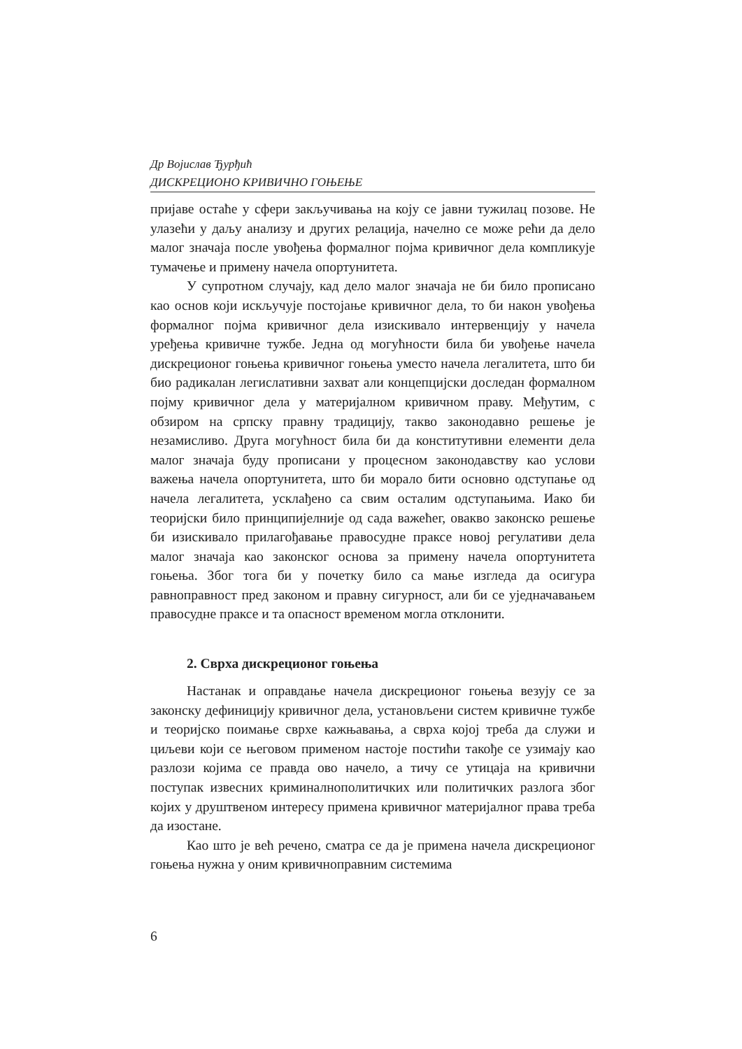Др Војислав Ђурђић
ДИСКРЕЦИОНО КРИВИЧНО ГОЊЕЊЕ
пријаве остаће у сфери закључивања на коју се јавни тужилац позове. Не улазећи у даљу анализу и других релација, начелно се може рећи да дело малог значаја после увођења формалног појма кривичног дела компликује тумачење и примену начела опортунитета.
У супротном случају, кад дело малог значаја не би било прописано као основ који искључује постојање кривичног дела, то би након увођења формалног појма кривичног дела изискивало интервенцију у начела уређења кривичне тужбе. Једна од могућности била би увођење начела дискреционог гоњења кривичног гоњења уместо начела легалитета, што би био радикалан легислативни захват али концепцијски доследан формалном појму кривичног дела у материјалном кривичном праву. Међутим, с обзиром на српску правну традицију, такво законодавно решење је незамисливо. Друга могућност била би да конститутивни елементи дела малог значаја буду прописани у процесном законодавству као услови важења начела опортунитета, што би морало бити основно одступање од начела легалитета, усклађено са свим осталим одступањима. Иако би теоријски било принципијелније од сада важећег, овакво законско решење би изискивало прилагођавање правосудне праксе новој регулативи дела малог значаја као законског основа за примену начела опортунитета гоњења. Због тога би у почетку било са мање изгледа да осигура равноправност пред законом и правну сигурност, али би се уједначавањем правосудне праксе и та опасност временом могла отклонити.
2. Сврха дискреционог гоњења
Настанак и оправдање начела дискреционог гоњења везују се за законску дефиницију кривичног дела, установљени систем кривичне тужбе и теоријско поимање сврхе кажњавања, а сврха којој треба да служи и циљеви који се његовом применом настоје постићи такође се узимају као разлози којима се правда ово начело, а тичу се утицаја на кривични поступак извесних криминалнополитичких или политичких разлога због којих у друштвеном интересу примена кривичног материјалног права треба да изостане.
Као што је већ речено, сматра се да је примена начела дискреционог гоњења нужна у оним кривичноправним системима
6